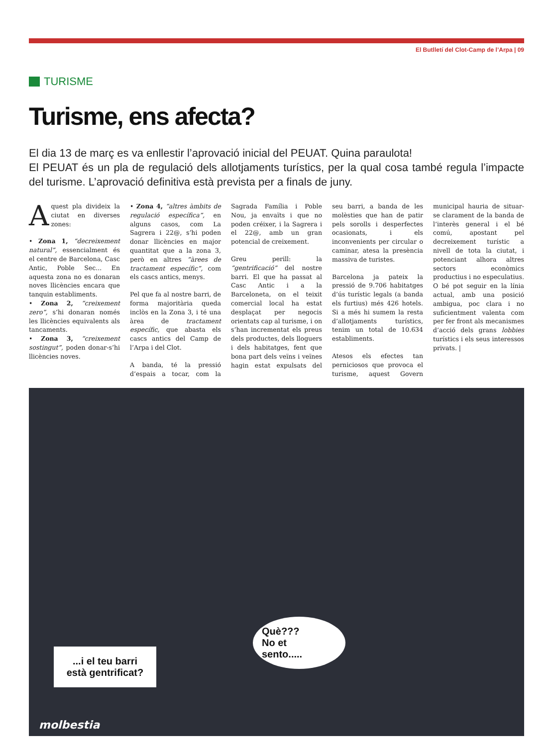El Butlletí del Clot-Camp de l’Arpa | 09
TURISME
Turisme, ens afecta?
El dia 13 de març es va enllestir l’aprovació inicial del PEUAT. Quina paraulota!
El PEUAT és un pla de regulació dels allotjaments turístics, per la qual cosa també regula l’impacte del turisme. L’aprovació definitiva està prevista per a finals de juny.
Aquest pla divideix la ciutat en diverses zones:
• Zona 1, “decreixement natural”, essencialment és el centre de Barcelona, Casc Antic, Poble Sec... En aquesta zona no es donaran noves llicències encara que tanquin establiments.
• Zona 2, “creixement zero”, s’hi donaran només les llicències equivalents als tancaments.
• Zona 3, “creixement sostingut”, poden donar-s’hi llicències noves.
• Zona 4, “altres àmbits de regulació específica”, en alguns casos, com La Sagrera i 22@, s’hi poden donar llicències en major quantitat que a la zona 3, però en altres “àrees de tractament específic”, com els cascs antics, menys.
Pel que fa al nostre barri, de forma majoritària queda inclòs en la Zona 3, i té una àrea de tractament específic, que abasta els cascs antics del Camp de l’Arpa i del Clot.
A banda, té la pressió d’espais a tocar, com la Sagrada Família i Poble Nou, ja envaïts i que no poden créixer, i la Sagrera i el 22@, amb un gran potencial de creixement.
Greu perill: la “gentrificació” del nostre barri. El que ha passat al Casc Antic i a la Barceloneta, on el teixit comercial local ha estat desplaçat per negocis orientats cap al turisme, i on s’han incrementat els preus dels productes, dels lloguers i dels habitatges, fent que bona part dels veïns i veïnes hagin estat expulsats del seu barri, a banda de les molèsties que han de patir pels sorolls i desperfectes ocasionats, i els inconvenients per circular o caminar, atesa la presència massiva de turistes.
Barcelona ja pateix la pressió de 9.706 habitatges d’ús turístic legals (a banda els furtius) més 426 hotels. Si a més hi sumem la resta d’allotjaments turístics, tenim un total de 10.634 establiments.
Atesos els efectes tan perniciosos que provoca el turisme, aquest Govern municipal hauria de situar-se clarament de la banda de l’interès general i el bé comú, apostant pel decreixement turístic a nivell de tota la ciutat, i potenciant alhora altres sectors econòmics productius i no especulatius. O bé pot seguir en la línia actual, amb una posició ambigua, poc clara i no suficientment valenta com per fer front als mecanismes d’acció dels grans lobbies turístics i els seus interessos privats. |
...i el teu barri està gentrificat?
Què???
No et
sento.....
molbestia